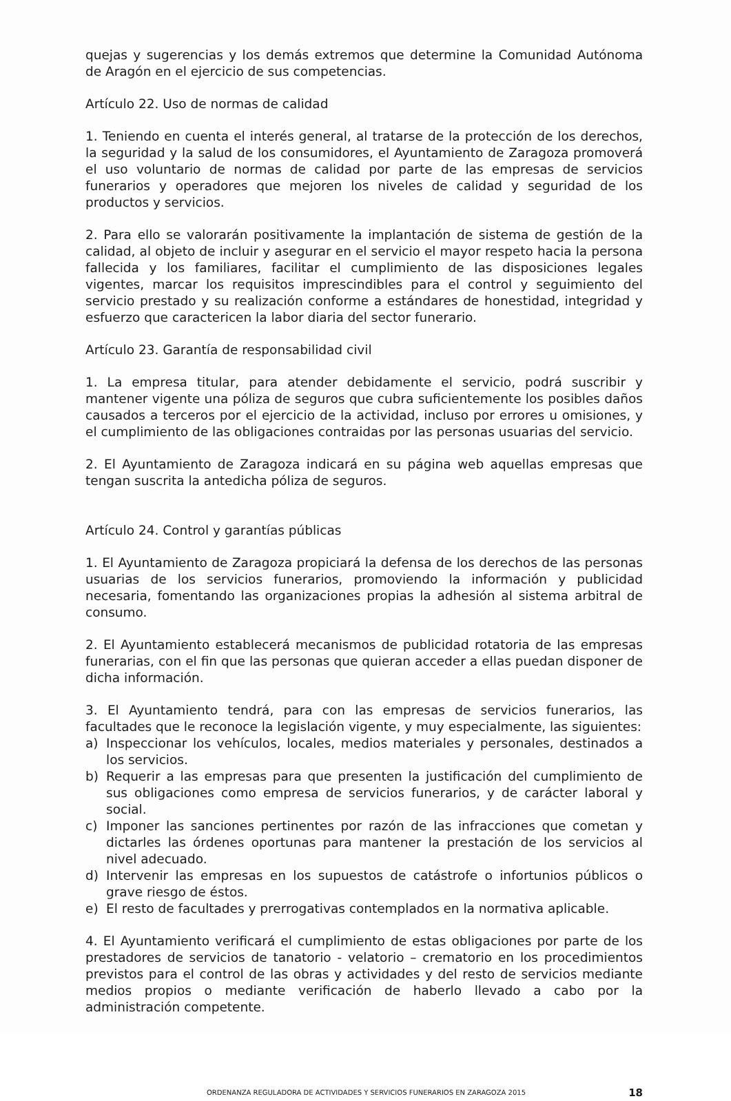quejas y sugerencias y los demás extremos que determine la Comunidad Autónoma de Aragón en el ejercicio de sus competencias.
Artículo 22. Uso de normas de calidad
1. Teniendo en cuenta el interés general, al tratarse de la protección de los derechos, la seguridad y la salud de los consumidores, el Ayuntamiento de Zaragoza promoverá el uso voluntario de normas de calidad por parte de las empresas de servicios funerarios y operadores que mejoren los niveles de calidad y seguridad de los productos y servicios.
2. Para ello se valorarán positivamente la implantación de sistema de gestión de la calidad, al objeto de incluir y asegurar en el servicio el mayor respeto hacia la persona fallecida y los familiares, facilitar el cumplimiento de las disposiciones legales vigentes, marcar los requisitos imprescindibles para el control y seguimiento del servicio prestado y su realización conforme a estándares de honestidad, integridad y esfuerzo que caractericen la labor diaria del sector funerario.
Artículo 23. Garantía de responsabilidad civil
1. La empresa titular, para atender debidamente el servicio, podrá suscribir y mantener vigente una póliza de seguros que cubra suficientemente los posibles daños causados a terceros por el ejercicio de la actividad, incluso por errores u omisiones, y el cumplimiento de las obligaciones contraidas por las personas usuarias del servicio.
2. El Ayuntamiento de Zaragoza indicará en su página web aquellas empresas que tengan suscrita la antedicha póliza de seguros.
Artículo 24. Control y garantías públicas
1. El Ayuntamiento de Zaragoza propiciará la defensa de los derechos de las personas usuarias de los servicios funerarios, promoviendo la información y publicidad necesaria, fomentando las organizaciones propias la adhesión al sistema arbitral de consumo.
2. El Ayuntamiento establecerá mecanismos de publicidad rotatoria de las empresas funerarias, con el fin que las personas que quieran acceder a ellas puedan disponer de dicha información.
3. El Ayuntamiento tendrá, para con las empresas de servicios funerarios, las facultades que le reconoce la legislación vigente, y muy especialmente, las siguientes:
a) Inspeccionar los vehículos, locales, medios materiales y personales, destinados a los servicios.
b) Requerir a las empresas para que presenten la justificación del cumplimiento de sus obligaciones como empresa de servicios funerarios, y de carácter laboral y social.
c) Imponer las sanciones pertinentes por razón de las infracciones que cometan y dictarles las órdenes oportunas para mantener la prestación de los servicios al nivel adecuado.
d) Intervenir las empresas en los supuestos de catástrofe o infortunios públicos o grave riesgo de éstos.
e) El resto de facultades y prerrogativas contemplados en la normativa aplicable.
4. El Ayuntamiento verificará el cumplimiento de estas obligaciones por parte de los prestadores de servicios de tanatorio - velatorio – crematorio en los procedimientos previstos para el control de las obras y actividades y del resto de servicios mediante medios propios o mediante verificación de haberlo llevado a cabo por la administración competente.
ORDENANZA REGULADORA DE ACTIVIDADES Y SERVICIOS FUNERARIOS EN ZARAGOZA 2015 18